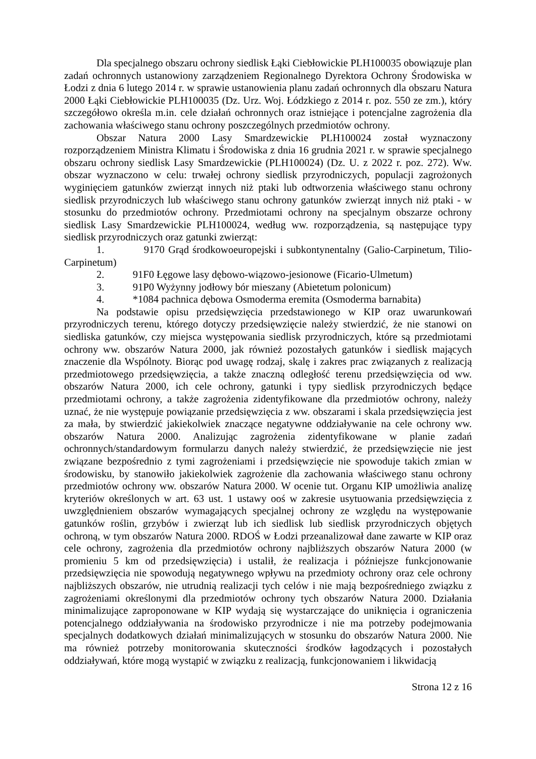Dla specjalnego obszaru ochrony siedlisk Łąki Ciebłowickie PLH100035 obowiązuje plan zadań ochronnych ustanowiony zarządzeniem Regionalnego Dyrektora Ochrony Środowiska w Łodzi z dnia 6 lutego 2014 r. w sprawie ustanowienia planu zadań ochronnych dla obszaru Natura 2000 Łąki Ciebłowickie PLH100035 (Dz. Urz. Woj. Łódzkiego z 2014 r. poz. 550 ze zm.), który szczegółowo określa m.in. cele działań ochronnych oraz istniejące i potencjalne zagrożenia dla zachowania właściwego stanu ochrony poszczególnych przedmiotów ochrony.
Obszar Natura 2000 Lasy Smardzewickie PLH100024 został wyznaczony rozporządzeniem Ministra Klimatu i Środowiska z dnia 16 grudnia 2021 r. w sprawie specjalnego obszaru ochrony siedlisk Lasy Smardzewickie (PLH100024) (Dz. U. z 2022 r. poz. 272). Ww. obszar wyznaczono w celu: trwałej ochrony siedlisk przyrodniczych, populacji zagrożonych wyginięciem gatunków zwierząt innych niż ptaki lub odtworzenia właściwego stanu ochrony siedlisk przyrodniczych lub właściwego stanu ochrony gatunków zwierząt innych niż ptaki - w stosunku do przedmiotów ochrony. Przedmiotami ochrony na specjalnym obszarze ochrony siedlisk Lasy Smardzewickie PLH100024, według ww. rozporządzenia, są następujące typy siedlisk przyrodniczych oraz gatunki zwierząt:
1. 9170 Grąd środkowoeuropejski i subkontynentalny (Galio-Carpinetum, Tilio-Carpinetum)
2. 91F0 Łęgowe lasy dębowo-wiązowo-jesionowe (Ficario-Ulmetum)
3. 91P0 Wyżynny jodłowy bór mieszany (Abietetum polonicum)
4. *1084 pachnica dębowa Osmoderma eremita (Osmoderma barnabita)
Na podstawie opisu przedsięwzięcia przedstawionego w KIP oraz uwarunkowań przyrodniczych terenu, którego dotyczy przedsięwzięcie należy stwierdzić, że nie stanowi on siedliska gatunków, czy miejsca występowania siedlisk przyrodniczych, które są przedmiotami ochrony ww. obszarów Natura 2000, jak również pozostałych gatunków i siedlisk mających znaczenie dla Wspólnoty. Biorąc pod uwagę rodzaj, skalę i zakres prac związanych z realizacją przedmiotowego przedsięwzięcia, a także znaczną odległość terenu przedsięwzięcia od ww. obszarów Natura 2000, ich cele ochrony, gatunki i typy siedlisk przyrodniczych będące przedmiotami ochrony, a także zagrożenia zidentyfikowane dla przedmiotów ochrony, należy uznać, że nie występuje powiązanie przedsięwzięcia z ww. obszarami i skala przedsięwzięcia jest za mała, by stwierdzić jakiekolwiek znaczące negatywne oddziaływanie na cele ochrony ww. obszarów Natura 2000. Analizując zagrożenia zidentyfikowane w planie zadań ochronnych/standardowym formularzu danych należy stwierdzić, że przedsięwzięcie nie jest związane bezpośrednio z tymi zagrożeniami i przedsięwzięcie nie spowoduje takich zmian w środowisku, by stanowiło jakiekolwiek zagrożenie dla zachowania właściwego stanu ochrony przedmiotów ochrony ww. obszarów Natura 2000. W ocenie tut. Organu KIP umożliwia analizę kryteriów określonych w art. 63 ust. 1 ustawy ooś w zakresie usytuowania przedsięwzięcia z uwzględnieniem obszarów wymagających specjalnej ochrony ze względu na występowanie gatunków roślin, grzybów i zwierząt lub ich siedlisk lub siedlisk przyrodniczych objętych ochroną, w tym obszarów Natura 2000. RDOŚ w Łodzi przeanalizował dane zawarte w KIP oraz cele ochrony, zagrożenia dla przedmiotów ochrony najbliższych obszarów Natura 2000 (w promieniu 5 km od przedsięwzięcia) i ustalił, że realizacja i późniejsze funkcjonowanie przedsięwzięcia nie spowodują negatywnego wpływu na przedmioty ochrony oraz cele ochrony najbliższych obszarów, nie utrudnią realizacji tych celów i nie mają bezpośredniego związku z zagrożeniami określonymi dla przedmiotów ochrony tych obszarów Natura 2000. Działania minimalizujące zaproponowane w KIP wydają się wystarczające do uniknięcia i ograniczenia potencjalnego oddziaływania na środowisko przyrodnicze i nie ma potrzeby podejmowania specjalnych dodatkowych działań minimalizujących w stosunku do obszarów Natura 2000. Nie ma również potrzeby monitorowania skuteczności środków łagodzących i pozostałych oddziaływań, które mogą wystąpić w związku z realizacją, funkcjonowaniem i likwidacją
Strona 12 z 16